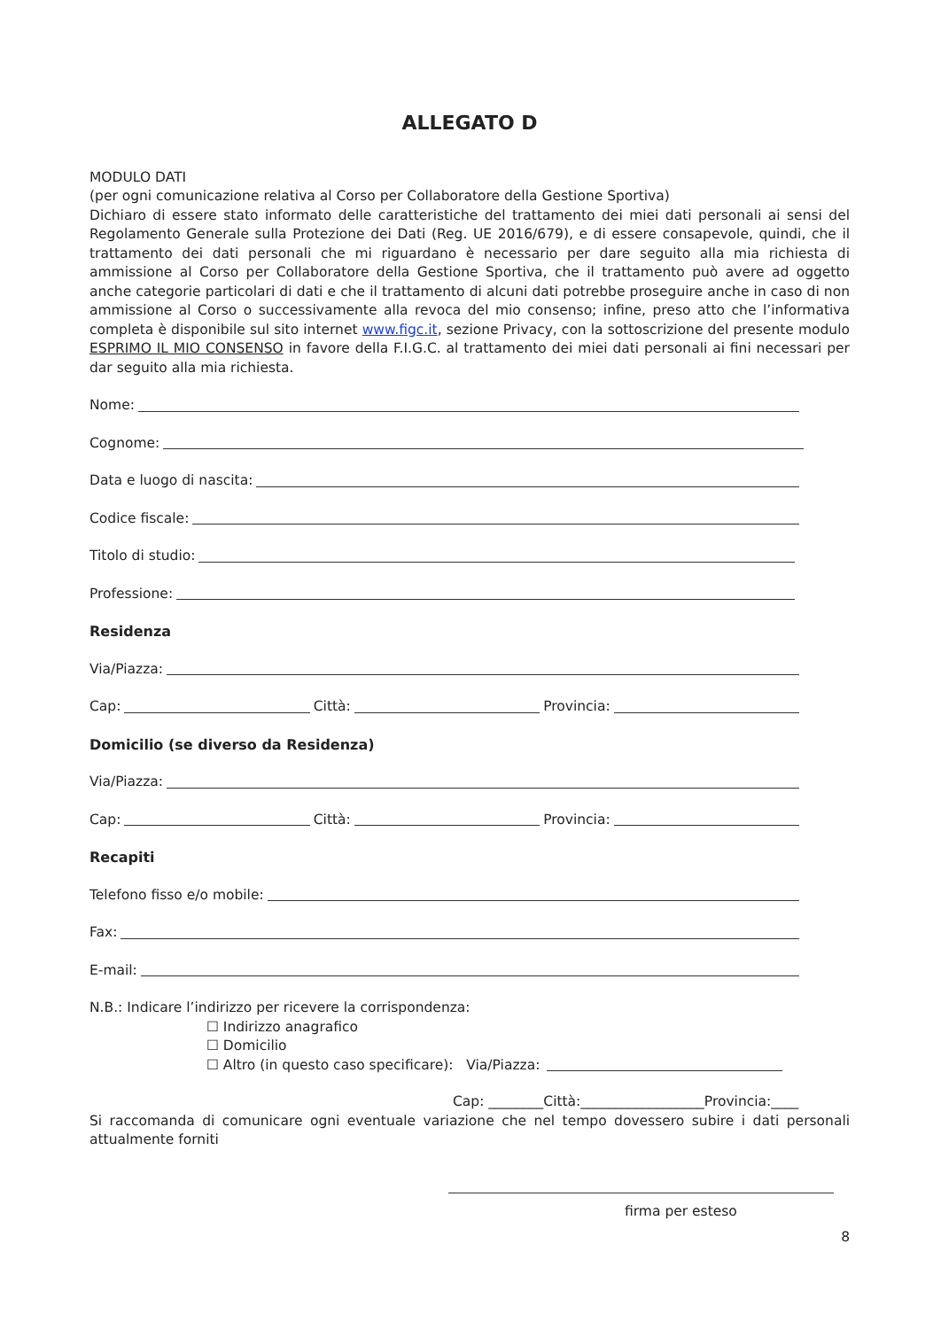ALLEGATO D
MODULO DATI
(per ogni comunicazione relativa al Corso per Collaboratore della Gestione Sportiva)
Dichiaro di essere stato informato delle caratteristiche del trattamento dei miei dati personali ai sensi del Regolamento Generale sulla Protezione dei Dati (Reg. UE 2016/679), e di essere consapevole, quindi, che il trattamento dei dati personali che mi riguardano è necessario per dare seguito alla mia richiesta di ammissione al Corso per Collaboratore della Gestione Sportiva, che il trattamento può avere ad oggetto anche categorie particolari di dati e che il trattamento di alcuni dati potrebbe proseguire anche in caso di non ammissione al Corso o successivamente alla revoca del mio consenso; infine, preso atto che l’informativa completa è disponibile sul sito internet www.figc.it, sezione Privacy, con la sottoscrizione del presente modulo ESPRIMO IL MIO CONSENSO in favore della F.I.G.C. al trattamento dei miei dati personali ai fini necessari per dar seguito alla mia richiesta.
Nome:
Cognome:
Data e luogo di nascita:
Codice fiscale:
Titolo di studio:
Professione:
Residenza
Via/Piazza:
Cap: Città: Provincia:
Domicilio (se diverso da Residenza)
Via/Piazza:
Cap: Città: Provincia:
Recapiti
Telefono fisso e/o mobile:
Fax:
E-mail:
N.B.: Indicare l’indirizzo per ricevere la corrispondenza:
☐ Indirizzo anagrafico
☐ Domicilio
☐ Altro (in questo caso specificare): Via/Piazza:
Cap: ________Città:__________________Provincia:____
Si raccomanda di comunicare ogni eventuale variazione che nel tempo dovessero subire i dati personali attualmente forniti
firma per esteso
8